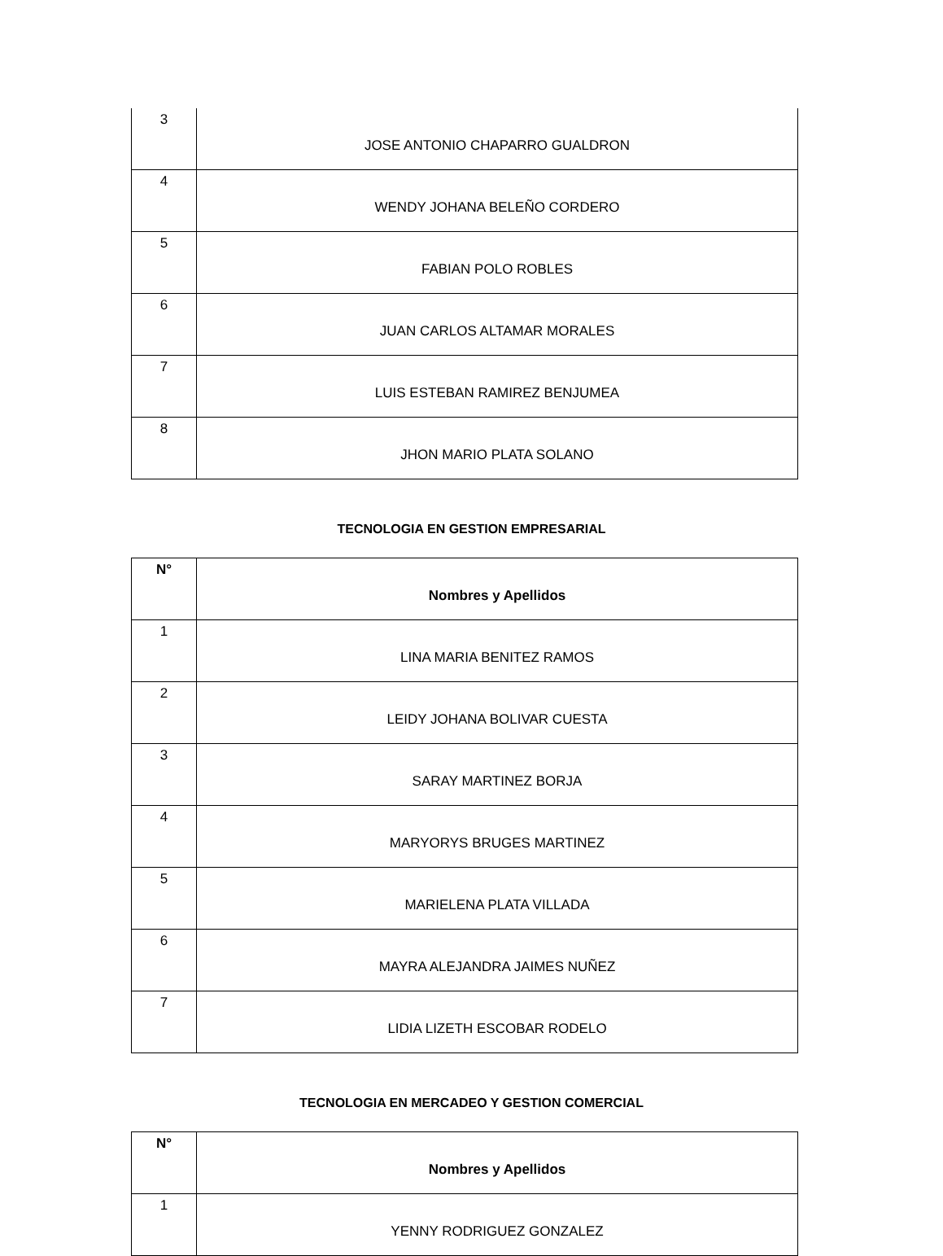| 3 | JOSE ANTONIO CHAPARRO GUALDRON |
| 4 | WENDY JOHANA BELEÑO CORDERO |
| 5 | FABIAN POLO ROBLES |
| 6 | JUAN CARLOS ALTAMAR MORALES |
| 7 | LUIS ESTEBAN RAMIREZ BENJUMEA |
| 8 | JHON MARIO PLATA SOLANO |
TECNOLOGIA EN GESTION EMPRESARIAL
| N° | Nombres y Apellidos |
| --- | --- |
| 1 | LINA MARIA BENITEZ RAMOS |
| 2 | LEIDY JOHANA BOLIVAR CUESTA |
| 3 | SARAY MARTINEZ BORJA |
| 4 | MARYORYS BRUGES MARTINEZ |
| 5 | MARIELENA PLATA VILLADA |
| 6 | MAYRA ALEJANDRA JAIMES NUÑEZ |
| 7 | LIDIA LIZETH ESCOBAR RODELO |
TECNOLOGIA EN MERCADEO Y GESTION COMERCIAL
| N° | Nombres y Apellidos |
| --- | --- |
| 1 | YENNY RODRIGUEZ GONZALEZ |